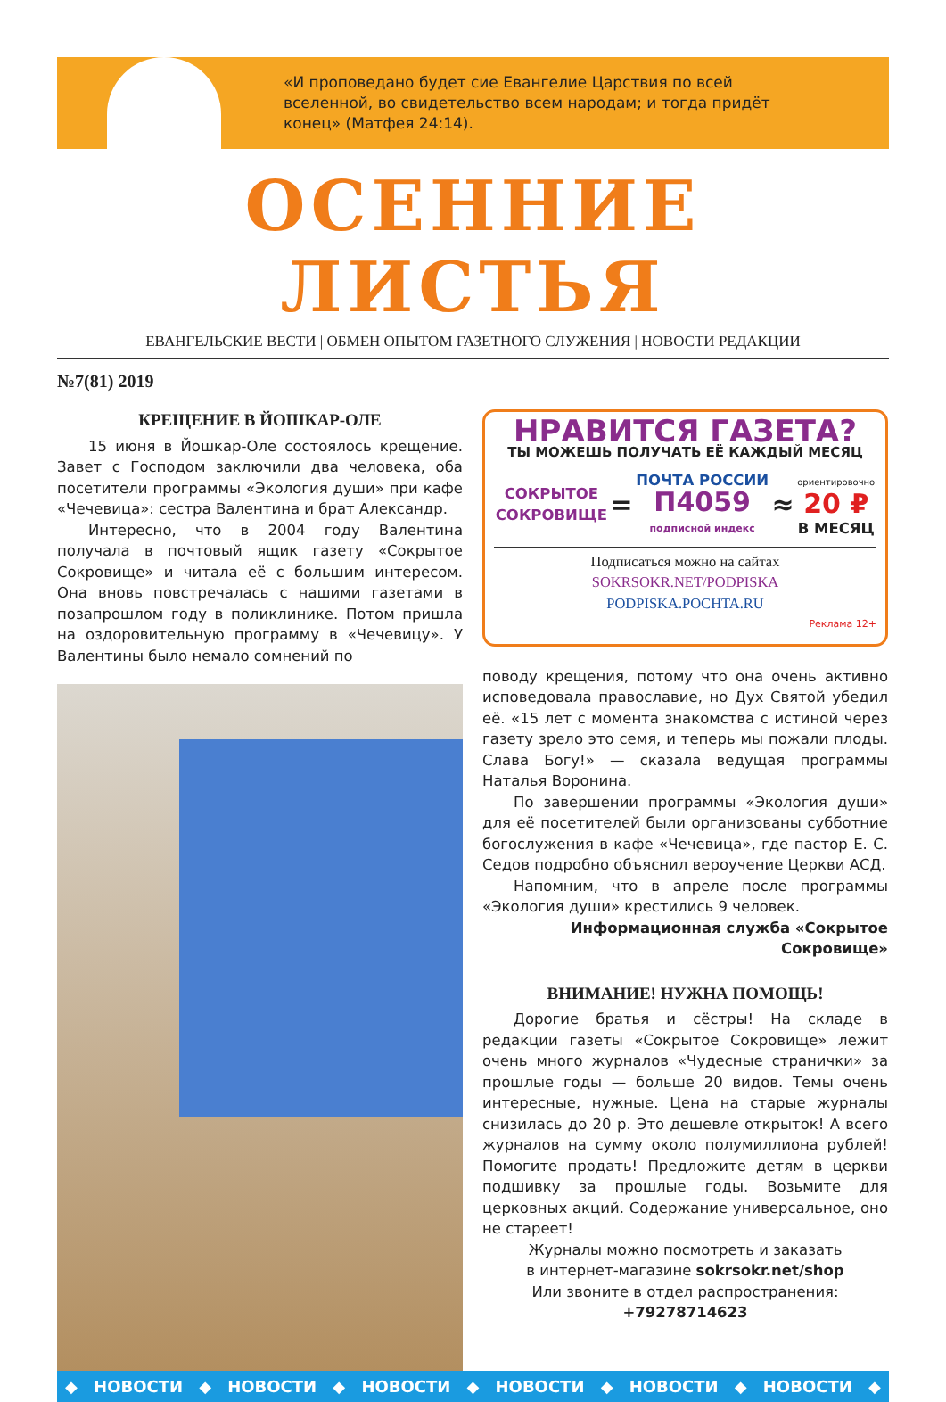«И проповедано будет сие Евангелие Царствия по всей вселенной, во свидетельство всем народам; и тогда придёт конец» (Матфея 24:14).
ОСЕННИЕ ЛИСТЬЯ
ЕВАНГЕЛЬСКИЕ ВЕСТИ | ОБМЕН ОПЫТОМ ГАЗЕТНОГО СЛУЖЕНИЯ | НОВОСТИ РЕДАКЦИИ
№7(81) 2019
КРЕЩЕНИЕ В ЙОШКАР-ОЛЕ
15 июня в Йошкар-Оле состоялось крещение. Завет с Господом заключили два человека, оба посетители программы «Экология души» при кафе «Чечевица»: сестра Валентина и брат Александр.
Интересно, что в 2004 году Валентина получала в почтовый ящик газету «Сокрытое Сокровище» и читала её с большим интересом. Она вновь повстречалась с нашими газетами в позапрошлом году в поликлинике. Потом пришла на оздоровительную программу в «Чечевицу». У Валентины было немало сомнений по
НРАВИТСЯ ГАЗЕТА?
ТЫ МОЖЕШЬ ПОЛУЧАТЬ ЕЁ КАЖДЫЙ МЕСЯЦ
СОКРЫТОЕ
СОКРОВИЩЕ = ПОЧТА РОССИИ
П4059
подписной индекс ≈ ориентировочно
20 ₽
В МЕСЯЦ
Подписаться можно на сайтах
SOKRSOKR.NET/PODPISKA
PODPISKA.POCHTA.RU
Реклама 12+
поводу крещения, потому что она очень активно исповедовала православие, но Дух Святой убедил её. «15 лет с момента знакомства с истиной через газету зрело это семя, и теперь мы пожали плоды. Слава Богу!» — сказала ведущая программы Наталья Воронина.
По завершении программы «Экология души» для её посетителей были организованы субботние богослужения в кафе «Чечевица», где пастор Е. С. Седов подробно объяснил вероучение Церкви АСД.
Напомним, что в апреле после программы «Экология души» крестились 9 человек.
Информационная служба «Сокрытое Сокровище»
ВНИМАНИЕ! НУЖНА ПОМОЩЬ!
Дорогие братья и сёстры! На складе в редакции газеты «Сокрытое Сокровище» лежит очень много журналов «Чудесные странички» за прошлые годы — больше 20 видов. Темы очень интересные, нужные. Цена на старые журналы снизилась до 20 р. Это дешевле открыток! А всего журналов на сумму около полумиллиона рублей! Помогите продать! Предложите детям в церкви подшивку за прошлые годы. Возьмите для церковных акций. Содержание универсальное, оно не стареет!
Журналы можно посмотреть и заказать
в интернет-магазине sokrsokr.net/shop
Или звоните в отдел распространения:
+79278714623
◆ НОВОСТИ ◆ НОВОСТИ ◆ НОВОСТИ ◆ НОВОСТИ ◆ НОВОСТИ ◆ НОВОСТИ ◆